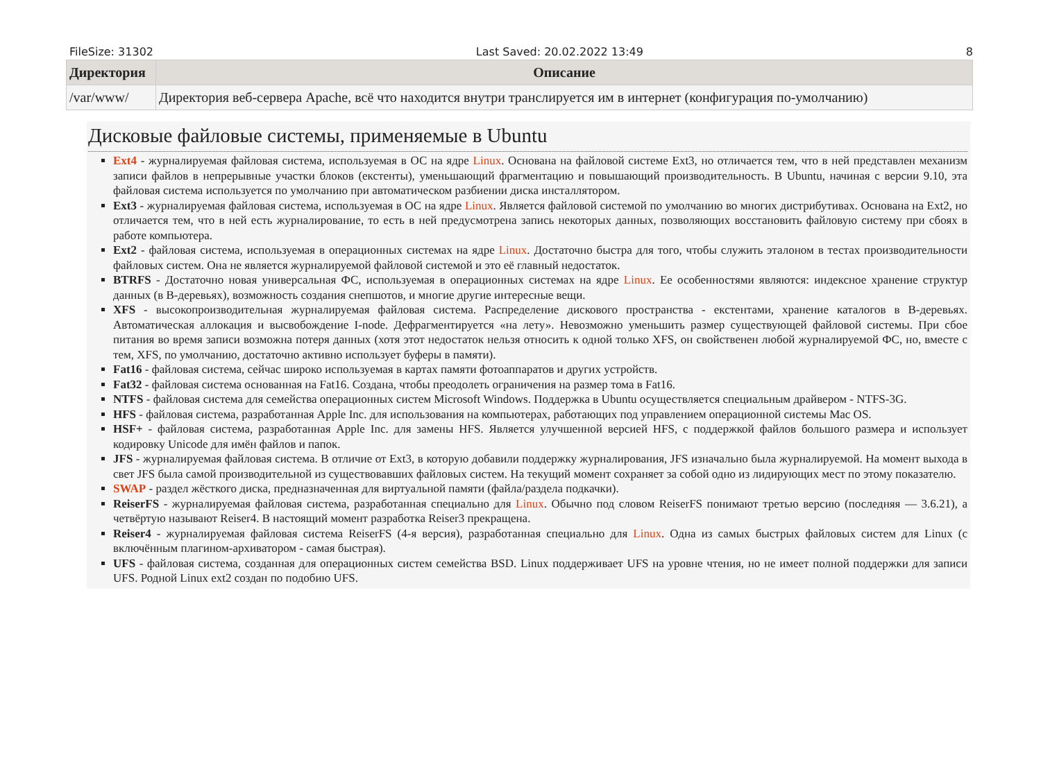FileSize: 31302 Last Saved: 20.02.2022 13:49 8
| Директория | Описание |
| --- | --- |
| /var/www/ | Директория веб-сервера Apache, всё что находится внутри транслируется им в интернет (конфигурация по-умолчанию) |
Дисковые файловые системы, применяемые в Ubuntu
Ext4 - журналируемая файловая система, используемая в ОС на ядре Linux. Основана на файловой системе Ext3, но отличается тем, что в ней представлен механизм записи файлов в непрерывные участки блоков (екстенты), уменьшающий фрагментацию и повышающий производительность. В Ubuntu, начиная с версии 9.10, эта файловая система используется по умолчанию при автоматическом разбиении диска инсталлятором.
Ext3 - журналируемая файловая система, используемая в ОС на ядре Linux. Является файловой системой по умолчанию во многих дистрибутивах. Основана на Ext2, но отличается тем, что в ней есть журналирование, то есть в ней предусмотрена запись некоторых данных, позволяющих восстановить файловую систему при сбоях в работе компьютера.
Ext2 - файловая система, используемая в операционных системах на ядре Linux. Достаточно быстра для того, чтобы служить эталоном в тестах производительности файловых систем. Она не является журналируемой файловой системой и это её главный недостаток.
BTRFS - Достаточно новая универсальная ФС, используемая в операционных системах на ядре Linux. Ее особенностями являются: индексное хранение структур данных (в B-деревьях), возможность создания снепшотов, и многие другие интересные вещи.
XFS - высокопроизводительная журналируемая файловая система. Распределение дискового пространства - екстентами, хранение каталогов в B-деревьях. Автоматическая аллокация и высвобождение I-node. Дефрагментируется «на лету». Невозможно уменьшить размер существующей файловой системы. При сбое питания во время записи возможна потеря данных (хотя этот недостаток нельзя относить к одной только XFS, он свойственен любой журналируемой ФС, но, вместе с тем, XFS, по умолчанию, достаточно активно использует буферы в памяти).
Fat16 - файловая система, сейчас широко используемая в картах памяти фотоаппаратов и других устройств.
Fat32 - файловая система основанная на Fat16. Создана, чтобы преодолеть ограничения на размер тома в Fat16.
NTFS - файловая система для семейства операционных систем Microsoft Windows. Поддержка в Ubuntu осуществляется специальным драйвером - NTFS-3G.
HFS - файловая система, разработанная Apple Inc. для использования на компьютерах, работающих под управлением операционной системы Mac OS.
HSF+ - файловая система, разработанная Apple Inc. для замены HFS. Является улучшенной версией HFS, с поддержкой файлов большого размера и использует кодировку Unicode для имён файлов и папок.
JFS - журналируемая файловая система. В отличие от Ext3, в которую добавили поддержку журналирования, JFS изначально была журналируемой. На момент выхода в свет JFS была самой производительной из существовавших файловых систем. На текущий момент сохраняет за собой одно из лидирующих мест по этому показателю.
SWAP - раздел жёсткого диска, предназначенная для виртуальной памяти (файла/раздела подкачки).
ReiserFS - журналируемая файловая система, разработанная специально для Linux. Обычно под словом ReiserFS понимают третью версию (последняя — 3.6.21), а четвёртую называют Reiser4. В настоящий момент разработка Reiser3 прекращена.
Reiser4 - журналируемая файловая система ReiserFS (4-я версия), разработанная специально для Linux. Одна из самых быстрых файловых систем для Linux (с включённым плагином-архиватором - самая быстрая).
UFS - файловая система, созданная для операционных систем семейства BSD. Linux поддерживает UFS на уровне чтения, но не имеет полной поддержки для записи UFS. Родной Linux ext2 создан по подобию UFS.